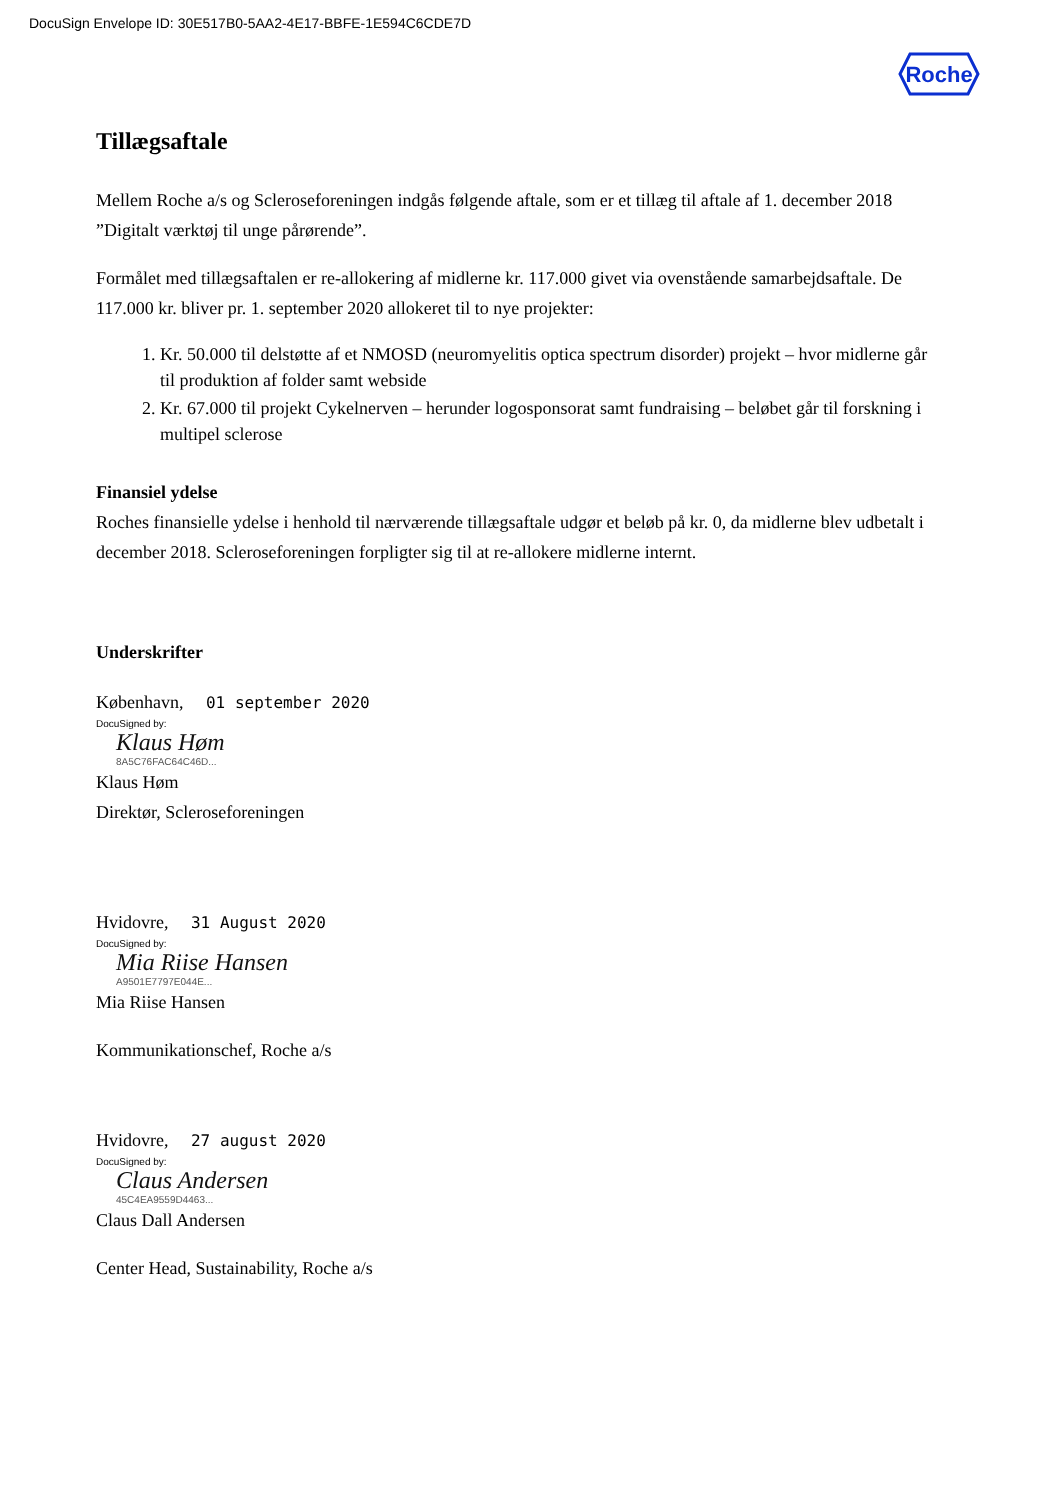DocuSign Envelope ID: 30E517B0-5AA2-4E17-BBFE-1E594C6CDE7D
Roche
Tillægsaftale
Mellem Roche a/s og Scleroseforeningen indgås følgende aftale, som er et tillæg til aftale af 1. december 2018 ”Digitalt værktøj til unge pårørende”.
Formålet med tillægsaftalen er re-allokering af midlerne kr. 117.000 givet via ovenstående samarbejdsaftale. De 117.000 kr. bliver pr. 1. september 2020 allokeret til to nye projekter:
1. Kr. 50.000 til delstøtte af et NMOSD (neuromyelitis optica spectrum disorder) projekt – hvor midlerne går til produktion af folder samt webside
2. Kr. 67.000 til projekt Cykelnerven – herunder logosponsorat samt fundraising – beløbet går til forskning i multipel sclerose
Finansiel ydelse
Roches finansielle ydelse i henhold til nærværende tillægsaftale udgør et beløb på kr. 0, da midlerne blev udbetalt i december 2018. Scleroseforeningen forpligter sig til at re-allokere midlerne internt.
Underskrifter
København, 01 september 2020
DocuSigned by:
Klaus Høm
8A5C76FAC64C46D...
Klaus Høm
Direktør, Scleroseforeningen
Hvidovre, 31 August 2020
DocuSigned by:
Mia Riise Hansen
A9501E7797E044E...
Mia Riise Hansen
Kommunikationschef, Roche a/s
Hvidovre, 27 august 2020
DocuSigned by:
Claus Andersen
45C4EA9559D4463...
Claus Dall Andersen
Center Head, Sustainability, Roche a/s